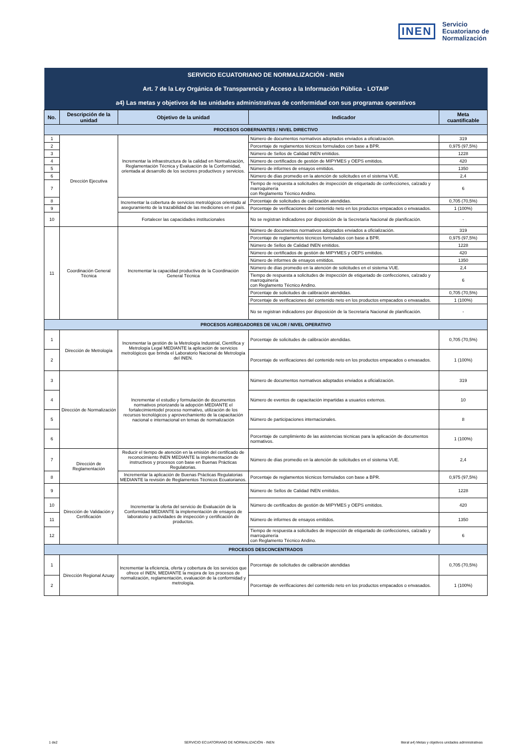INEN Servicio
Ecuatoriano de
Normalización
| SERVICIO ECUATORIANO DE NORMALIZACIÓN - INEN | | | | |
| Art. 7 de la Ley Orgánica de Transparencia y Acceso a la Información Pública - LOTAIP | | | | |
| a4) Las metas y objetivos de las unidades administrativas de conformidad con sus programas operativos | | | | |
| No. | Descripción de la unidad | Objetivo de la unidad | Indicador | Meta cuantificable |
| PROCESOS GOBERNANTES / NIVEL DIRECTIVO | | | | |
| 1 | Drección Ejecutiva | Incrementar la infraestructura de la calidad en Normalización, Reglamentación Técnica y Evaluación de la Conformidad, orientada al desarrollo de los sectores productivos y servicios. | Número de documentos normativos adoptados enviados a oficialización. | 319 |
| 2 | | | Porcentaje de reglamentos técnicos formulados con base a BPR. | 0,975 (97,5%) |
| 3 | | | Número de Sellos de Calidad INEN emitidos. | 1228 |
| 4 | | | Número de certificados de gestión de MIPYMES y OEPS emitidos. | 420 |
| 5 | | | Número de informes de ensayos emitidos. | 1350 |
| 6 | | | Número de días promedio en la atención de solicitudes en el sistema VUE. | 2,4 |
| 7 | | | Tiempo de respuesta a solicitudes de inspección de etiquetado de confecciones, calzado y marroquinería con Reglamento Técnico Andino. | 6 |
| 8 | | Incrementar la cobertura de servicios metrológicos orientado al aseguramiento de la trazabilidad de las mediciones en el país. | Porcentaje de solicitudes de calibración atendidas. | 0,705 (70,5%) |
| 9 | | | Porcentaje de verificaciones del contenido neto en los productos empacados o envasados. | 1 (100%) |
| 10 | | Fortalecer las capacidades institucionales | No se registran indicadores por disposición de la Secretaría Nacional de planificación. | - |
| 11 | Coordinación General Técnica | Incrementar la capacidad productiva de la Coordinación General Técnica | Número de documentos normativos adoptados enviados a oficialización. | 319 |
| | | | Porcentaje de reglamentos técnicos formulados con base a BPR. | 0,975 (97,5%) |
| | | | Número de Sellos de Calidad INEN emitidos. | 1228 |
| | | | Número de certificados de gestión de MIPYMES y OEPS emitidos. | 420 |
| | | | Número de informes de ensayos emitidos. | 1350 |
| | | | Número de días promedio en la atención de solicitudes en el sistema VUE. | 2,4 |
| | | | Tiempo de respuesta a solicitudes de inspección de etiquetado de confecciones, calzado y marroquinería con Reglamento Técnico Andino. | 6 |
| | | | Porcentaje de solicitudes de calibración atendidas. | 0,705 (70,5%) |
| | | | Porcentaje de verificaciones del contenido neto en los productos empacados o envasados. | 1 (100%) |
| | | | No se registran indicadores por disposición de la Secretaría Nacional de planificación. | - |
| PROCESOS AGREGADORES DE VALOR / NIVEL OPERATIVO | | | | |
| 1 | Dirección de Metrología | Incrementar la gestión de la Metrología Industrial, Científica y Metrología Legal MEDIANTE la aplicación de servicios metrológicos que brinda el Laboratorio Nacional de Metrología del INEN. | Porcentaje de solicitudes de calibración atendidas. | 0,705 (70,5%) |
| 2 | | | Porcentaje de verificaciones del contenido neto en los productos empacados o envasados. | 1 (100%) |
| 3 | Dirección de Normalización | Incrementar el estudio y formulación de documentos normativos priorizando la adopción MEDIANTE el fortalecimientodel proceso normativo, utilización de los recursos tecnológicos y aprovechamiento de la capacitación nacional e internacional en temas de normalización | Número de documentos normativos adoptados enviados a oficialización. | 319 |
| 4 | | | Número de eventos de capacitación impartidas a usuarios externos. | 10 |
| 5 | | | Número de participaciones internacionales. | 8 |
| 6 | | | Porcentaje de cumplimiento de las asistencias técnicas para la aplicación de documentos normativos. | 1 (100%) |
| 7 | Dirección de Reglamentación | Reducir el tiempo de atención en la emisión del certificado de reconocimiento INEN MEDIANTE la implementación de instructivos y procesos con base en Buenas Prácticas Regulatorias. | Número de días promedio en la atención de solicitudes en el sistema VUE. | 2,4 |
| 8 | | Incrementar la aplicación de Buenas Prácticas Regulatorias MEDIANTE la revisión de Reglamentos Técnicos Ecuatorianos. | Porcentaje de reglamentos técnicos formulados con base a BPR. | 0,975 (97,5%) |
| 9 | Dirección de Validación y Certificación | Incrementar la oferta del servicio de Evaluación de la Conformidad MEDIANTE la implementación de ensayos de laboratorio y actividades de inspección y certificación de productos. | Número de Sellos de Calidad INEN emitidos. | 1228 |
| 10 | | | Número de certificados de gestión de MIPYMES y OEPS emitidos. | 420 |
| 11 | | | Número de informes de ensayos emitidos. | 1350 |
| 12 | | | Tiempo de respuesta a solicitudes de inspección de etiquetado de confecciones, calzado y marroquinería con Reglamento Técnico Andino. | 6 |
| PROCESOS DESCONCENTRADOS | | | | |
| 1 | Dirección Regional Azuay | Incrementar la eficiencia, oferta y cobertura de los servicios que ofrece el INEN, MEDIANTE la mejora de los procesos de normalización, reglamentación, evaluación de la conformidad y metrología. | Porcentaje de solicitudes de calibración atendidas | 0,705 (70,5%) |
| 2 | | | Porcentaje de verificaciones del contenido neto en los productos empacados o envasados. | 1 (100%) |
1 de2 SERVICIO ECUATORIANO DE NORMALIZACIÓN - INEN literal a4) Metas y objetivos unidades administrativas